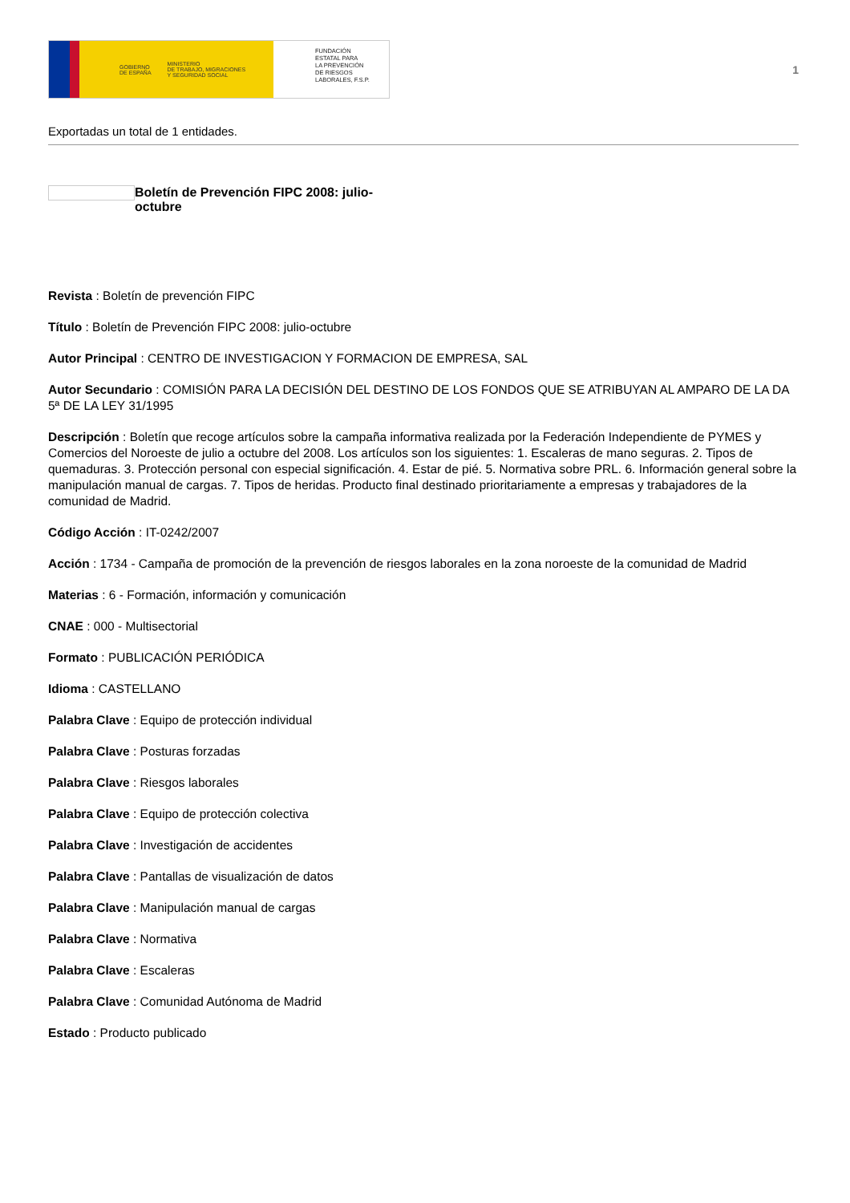GOBIERNO
DE ESPAÑA MINISTERIO
DE TRABAJO, MIGRACIONES
Y SEGURIDAD SOCIAL
FUNDACIÓN
ESTATAL PARA
LA PREVENCIÓN
DE RIESGOS
LABORALES, F.S.P.
1
Exportadas un total de 1 entidades.
Boletín de Prevención FIPC 2008: julio-octubre
Revista : Boletín de prevención FIPC
Título : Boletín de Prevención FIPC 2008: julio-octubre
Autor Principal : CENTRO DE INVESTIGACION Y FORMACION DE EMPRESA, SAL
Autor Secundario : COMISIÓN PARA LA DECISIÓN DEL DESTINO DE LOS FONDOS QUE SE ATRIBUYAN AL AMPARO DE LA DA 5ª DE LA LEY 31/1995
Descripción : Boletín que recoge artículos sobre la campaña informativa realizada por la Federación Independiente de PYMES y Comercios del Noroeste de julio a octubre del 2008. Los artículos son los siguientes: 1. Escaleras de mano seguras. 2. Tipos de quemaduras. 3. Protección personal con especial significación. 4. Estar de pié. 5. Normativa sobre PRL. 6. Información general sobre la manipulación manual de cargas. 7. Tipos de heridas. Producto final destinado prioritariamente a empresas y trabajadores de la comunidad de Madrid.
Código Acción : IT-0242/2007
Acción : 1734 - Campaña de promoción de la prevención de riesgos laborales en la zona noroeste de la comunidad de Madrid
Materias : 6 - Formación, información y comunicación
CNAE : 000 - Multisectorial
Formato : PUBLICACIÓN PERIÓDICA
Idioma : CASTELLANO
Palabra Clave : Equipo de protección individual
Palabra Clave : Posturas forzadas
Palabra Clave : Riesgos laborales
Palabra Clave : Equipo de protección colectiva
Palabra Clave : Investigación de accidentes
Palabra Clave : Pantallas de visualización de datos
Palabra Clave : Manipulación manual de cargas
Palabra Clave : Normativa
Palabra Clave : Escaleras
Palabra Clave : Comunidad Autónoma de Madrid
Estado : Producto publicado